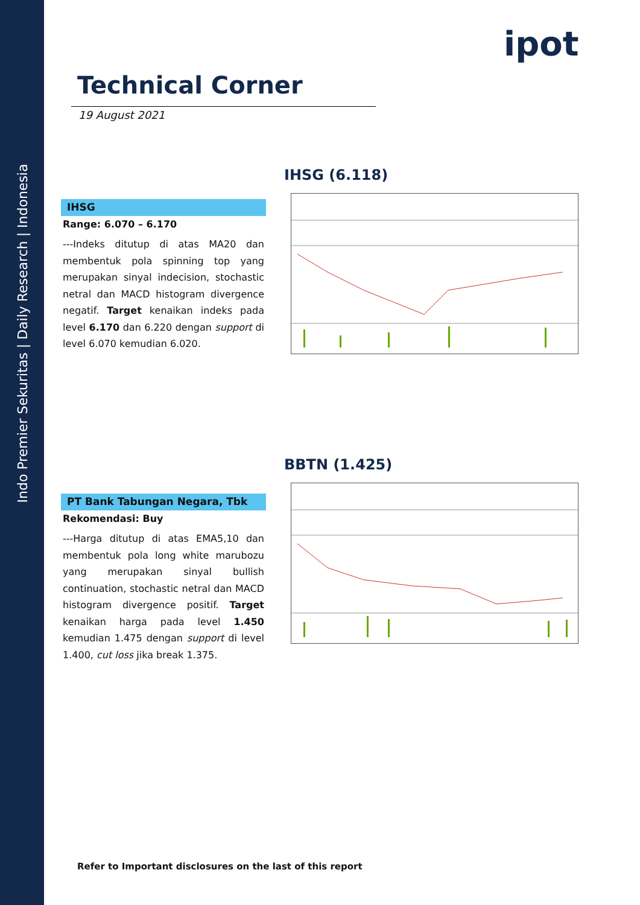Indo Premier Sekuritas | Daily Research | Indonesia
ipot
Technical Corner
19 August 2021
IHSG (6.118)
IHSG
Range: 6.070 – 6.170
---Indeks ditutup di atas MA20 dan membentuk pola spinning top yang merupakan sinyal indecision, stochastic netral dan MACD histogram divergence negatif. Target kenaikan indeks pada level 6.170 dan 6.220 dengan support di level 6.070 kemudian 6.020.
BBTN (1.425)
PT Bank Tabungan Negara, Tbk
Rekomendasi: Buy
---Harga ditutup di atas EMA5,10 dan membentuk pola long white marubozu yang merupakan sinyal bullish continuation, stochastic netral dan MACD histogram divergence positif. Target kenaikan harga pada level 1.450 kemudian 1.475 dengan support di level 1.400, cut loss jika break 1.375.
Refer to Important disclosures on the last of this report